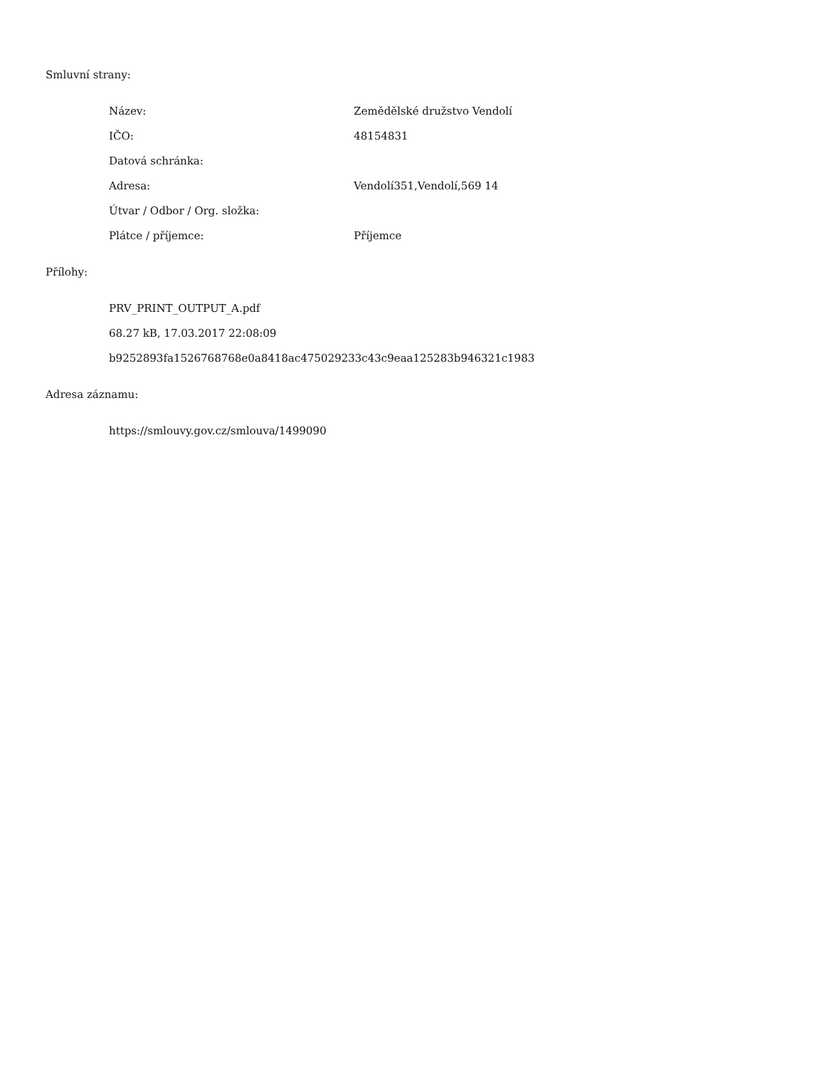Smluvní strany:
Název: Zemědělské družstvo Vendolí
IČO: 48154831
Datová schránka:
Adresa: Vendolí351,Vendolí,569 14
Útvar / Odbor / Org. složka:
Plátce / příjemce: Příjemce
Přílohy:
PRV_PRINT_OUTPUT_A.pdf
68.27 kB, 17.03.2017 22:08:09
b9252893fa1526768768e0a8418ac475029233c43c9eaa125283b946321c1983
Adresa záznamu:
https://smlouvy.gov.cz/smlouva/1499090